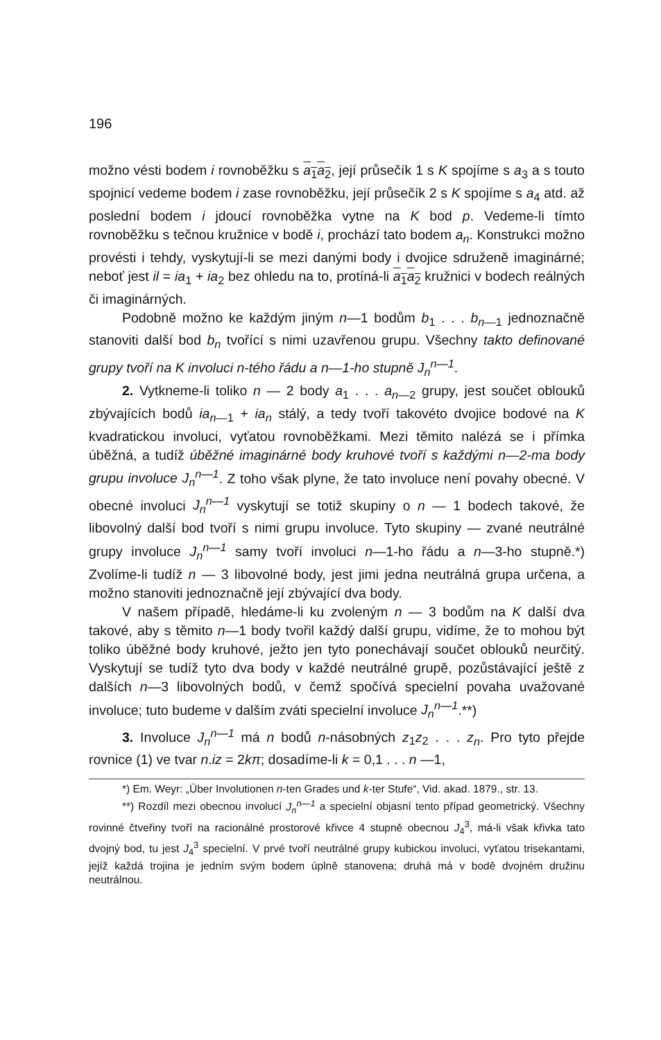196
možno vésti bodem i rovnoběžku s a<sub>1</sub>a<sub>2</sub>, její průsečík 1 s K spojíme s a<sub>3</sub> a s touto spojnicí vedeme bodem i zase rovnoběžku, její průsečík 2 s K spojíme s a<sub>4</sub> atd. až poslední bodem i jdoucí rovnoběžka vytne na K bod p. Vedeme-li tímto rovnoběžku s tečnou kružnice v bodě i, prochází tato bodem a<sub>n</sub>. Konstrukci možno provésti i tehdy, vyskytují-li se mezi danými body i dvojice sdruženě imaginárné; neboť jest il = ia<sub>1</sub> + ia<sub>2</sub> bez ohledu na to, protíná-li a<sub>1</sub>a<sub>2</sub> kružnici v bodech reálných či imaginárných.
Podobně možno ke každým jiným n—1 bodům b<sub>1</sub> . . . b<sub>n—1</sub> jednoznačně stanoviti další bod b<sub>n</sub> tvořící s nimi uzavřenou grupu. Všechny takto definované grupy tvoří na K involuci n-tého řádu a n—1-ho stupně J<sub>n</sub><sup>n—1</sup>.
2. Vytkneme-li toliko n — 2 body a<sub>1</sub> . . . a<sub>n—2</sub> grupy, jest součet oblouků zbývajících bodů ia<sub>n—1</sub> + ia<sub>n</sub> stálý, a tedy tvoří takovéto dvojice bodové na K kvadratickou involuci, vyťatou rovnoběžkami. Mezi těmito nalézá se i přímka úběžná, a tudíž úběžné imaginárné body kruhové tvoří s každými n—2-ma body grupu involuce J<sub>n</sub><sup>n—1</sup>. Z toho však plyne, že tato involuce není povahy obecné. V obecné involuci J<sub>n</sub><sup>n—1</sup> vyskytují se totiž skupiny o n — 1 bodech takové, že libovolný další bod tvoří s nimi grupu involuce. Tyto skupiny — zvané neutrálné grupy involuce J<sub>n</sub><sup>n—1</sup> samy tvoří involuci n—1-ho řádu a n—3-ho stupně.*) Zvolíme-li tudíž n — 3 libovolné body, jest jimi jedna neutrálná grupa určena, a možno stanoviti jednoznačně její zbývající dva body.
V našem případě, hledáme-li ku zvoleným n — 3 bodům na K další dva takové, aby s těmito n—1 body tvořil každý další grupu, vidíme, že to mohou být toliko úběžné body kruhové, ježto jen tyto ponechávají součet oblouků neurčitý. Vyskytují se tudíž tyto dva body v každé neutrálné grupě, pozůstávající ještě z dalších n—3 libovolných bodů, v čemž spočívá specielní povaha uvažované involuce; tuto budeme v dalším zváti specielní involuce J<sub>n</sub><sup>n—1</sup>.**)
3. Involuce J<sub>n</sub><sup>n—1</sup> má n bodů n-násobných z<sub>1</sub>z<sub>2</sub> . . . z<sub>n</sub>. Pro tyto přejde rovnice (1) ve tvar n.iz = 2kπ; dosadíme-li k = 0,1 . . . n —1,
*) Em. Weyr: „Über Involutionen n-ten Grades und k-ter Stufe“, Vid. akad. 1879., str. 13.
**) Rozdíl mezi obecnou involucí J<sub>n</sub><sup>n—1</sup> a specielní objasní tento případ geometrický. Všechny rovinné čtveřiny tvoří na racionálné prostorové křivce 4 stupně obecnou J<sub>4</sub><sup>3</sup>, má-li však křivka tato dvojný bod, tu jest J<sub>4</sub><sup>3</sup> specielní. V prvé tvoří neutrálné grupy kubickou involuci, vyťatou trisekantami, jejíž každá trojina je jedním svým bodem úplně stanovena; druhá má v bodě dvojném družinu neutrálnou.